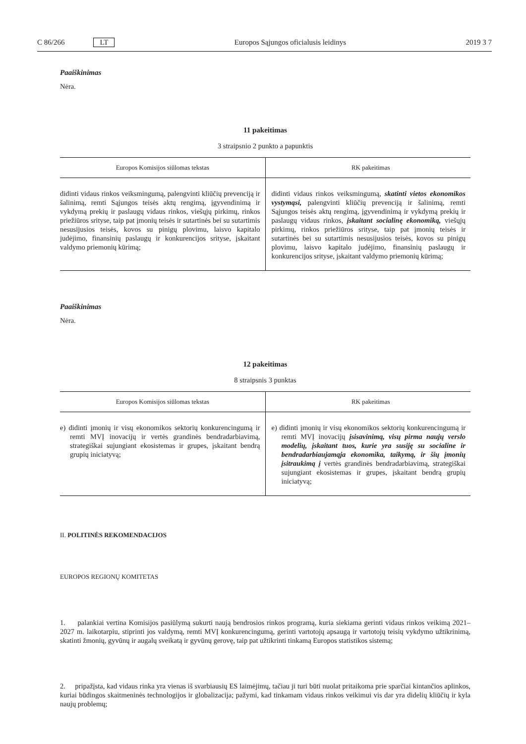C 86/266 LT Europos Sąjungos oficialusis leidinys 2019 3 7
Paaiškinimas
Nėra.
11 pakeitimas
3 straipsnio 2 punkto a papunktis
| Europos Komisijos siūlomas tekstas | RK pakeitimas |
| --- | --- |
| didinti vidaus rinkos veiksmingumą, palengvinti kliūčių prevenciją ir šalinimą, remti Sąjungos teisės aktų rengimą, įgyvendinimą ir vykdymą prekių ir paslaugų vidaus rinkos, viešųjų pirkimų, rinkos priežiūros srityse, taip pat įmonių teisės ir sutartinės bei su sutartimis nesusijusios teisės, kovos su pinigų plovimu, laisvo kapitalo judėjimo, finansinių paslaugų ir konkurencijos srityse, įskaitant valdymo priemonių kūrimą; | didinti vidaus rinkos veiksmingumą, skatinti vietos ekonomikos vystymąsi, palengvinti kliūčių prevenciją ir šalinimą, remti Sąjungos teisės aktų rengimą, įgyvendinimą ir vykdymą prekių ir paslaugų vidaus rinkos, įskaitant socialinę ekonomiką, viešųjų pirkimų, rinkos priežiūros srityse, taip pat įmonių teisės ir sutartinės bei su sutartimis nesusijusios teisės, kovos su pinigų plovimu, laisvo kapitalo judėjimo, finansinių paslaugų ir konkurencijos srityse, įskaitant valdymo priemonių kūrimą; |
Paaiškinimas
Nėra.
12 pakeitimas
8 straipsnis 3 punktas
| Europos Komisijos siūlomas tekstas | RK pakeitimas |
| --- | --- |
| e) didinti įmonių ir visų ekonomikos sektorių konkurencingumą ir remti MVĮ inovacijų ir vertės grandinės bendradarbiavimą, strategiškai sujungiant ekosistemas ir grupes, įskaitant bendrą grupių iniciatyvą; | e) didinti įmonių ir visų ekonomikos sektorių konkurencingumą ir remti MVĮ inovacijų įsisavinimą, visų pirma naujų verslo modelių, įskaitant tuos, kurie yra susiję su socialine ir bendradarbiaujamąja ekonomika, taikymą, ir šių įmonių įsitraukimą į vertės grandinės bendradarbiavimą, strategiškai sujungiant ekosistemas ir grupes, įskaitant bendrą grupių iniciatyvą; |
II. POLITINĖS REKOMENDACIJOS
EUROPOS REGIONŲ KOMITETAS
1. palankiai vertina Komisijos pasiūlymą sukurti naują bendrosios rinkos programą, kuria siekiama gerinti vidaus rinkos veikimą 2021–2027 m. laikotarpiu, stiprinti jos valdymą, remti MVĮ konkurencingumą, gerinti vartotojų apsaugą ir vartotojų teisių vykdymo užtikrinimą, skatinti žmonių, gyvūnų ir augalų sveikatą ir gyvūnų gerovę, taip pat užtikrinti tinkamą Europos statistikos sistemą;
2. pripažįsta, kad vidaus rinka yra vienas iš svarbiausių ES laimėjimų, tačiau ji turi būti nuolat pritaikoma prie sparčiai kintančios aplinkos, kuriai būdingos skaitmeninės technologijos ir globalizacija; pažymi, kad tinkamam vidaus rinkos veikimui vis dar yra didelių kliūčių ir kyla naujų problemų;